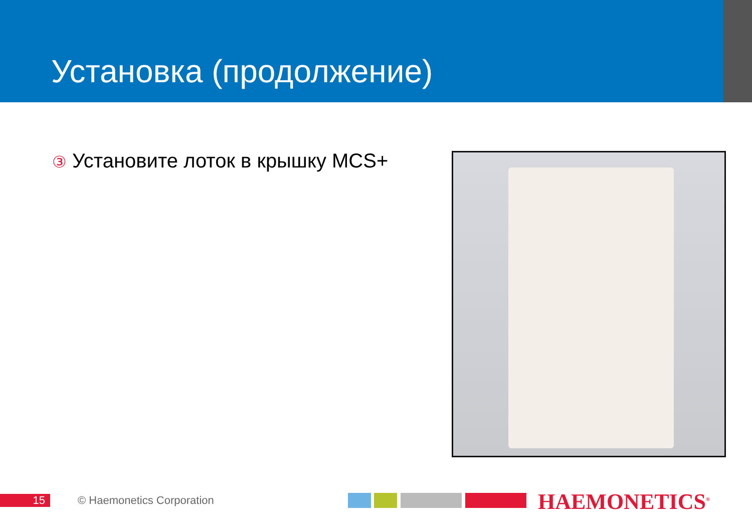Установка (продолжение)
③ Установите лоток в крышку MCS+
15 © Haemonetics Corporation HAEMONETICS<sup>®</sup>